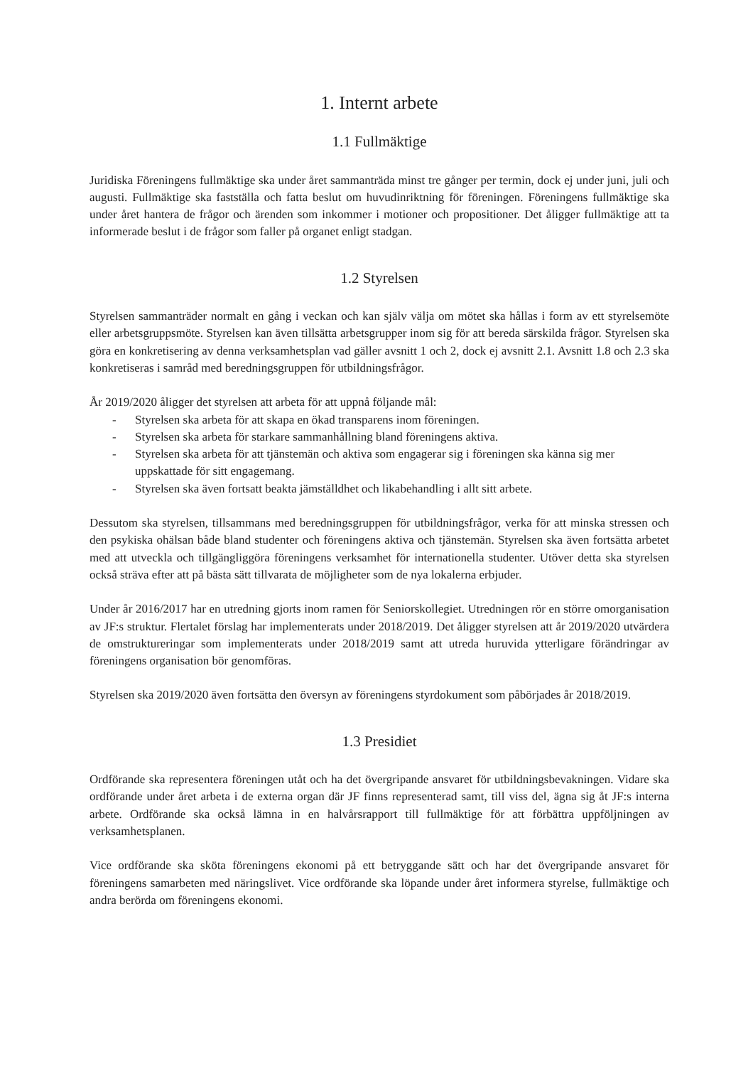1. Internt arbete
1.1 Fullmäktige
Juridiska Föreningens fullmäktige ska under året sammanträda minst tre gånger per termin, dock ej under juni, juli och augusti. Fullmäktige ska fastställa och fatta beslut om huvudinriktning för föreningen. Föreningens fullmäktige ska under året hantera de frågor och ärenden som inkommer i motioner och propositioner. Det åligger fullmäktige att ta informerade beslut i de frågor som faller på organet enligt stadgan.
1.2 Styrelsen
Styrelsen sammanträder normalt en gång i veckan och kan själv välja om mötet ska hållas i form av ett styrelsemöte eller arbetsgruppsmöte. Styrelsen kan även tillsätta arbetsgrupper inom sig för att bereda särskilda frågor. Styrelsen ska göra en konkretisering av denna verksamhetsplan vad gäller avsnitt 1 och 2, dock ej avsnitt 2.1. Avsnitt 1.8 och 2.3 ska konkretiseras i samråd med beredningsgruppen för utbildningsfrågor.
År 2019/2020 åligger det styrelsen att arbeta för att uppnå följande mål:
- Styrelsen ska arbeta för att skapa en ökad transparens inom föreningen.
- Styrelsen ska arbeta för starkare sammanhållning bland föreningens aktiva.
- Styrelsen ska arbeta för att tjänstemän och aktiva som engagerar sig i föreningen ska känna sig mer uppskattade för sitt engagemang.
- Styrelsen ska även fortsatt beakta jämställdhet och likabehandling i allt sitt arbete.
Dessutom ska styrelsen, tillsammans med beredningsgruppen för utbildningsfrågor, verka för att minska stressen och den psykiska ohälsan både bland studenter och föreningens aktiva och tjänstemän. Styrelsen ska även fortsätta arbetet med att utveckla och tillgängliggöra föreningens verksamhet för internationella studenter. Utöver detta ska styrelsen också sträva efter att på bästa sätt tillvarata de möjligheter som de nya lokalerna erbjuder.
Under år 2016/2017 har en utredning gjorts inom ramen för Seniorskollegiet. Utredningen rör en större omorganisation av JF:s struktur. Flertalet förslag har implementerats under 2018/2019. Det åligger styrelsen att år 2019/2020 utvärdera de omstruktureringar som implementerats under 2018/2019 samt att utreda huruvida ytterligare förändringar av föreningens organisation bör genomföras.
Styrelsen ska 2019/2020 även fortsätta den översyn av föreningens styrdokument som påbörjades år 2018/2019.
1.3 Presidiet
Ordförande ska representera föreningen utåt och ha det övergripande ansvaret för utbildningsbevakningen. Vidare ska ordförande under året arbeta i de externa organ där JF finns representerad samt, till viss del, ägna sig åt JF:s interna arbete. Ordförande ska också lämna in en halvårsrapport till fullmäktige för att förbättra uppföljningen av verksamhetsplanen.
Vice ordförande ska sköta föreningens ekonomi på ett betryggande sätt och har det övergripande ansvaret för föreningens samarbeten med näringslivet. Vice ordförande ska löpande under året informera styrelse, fullmäktige och andra berörda om föreningens ekonomi.